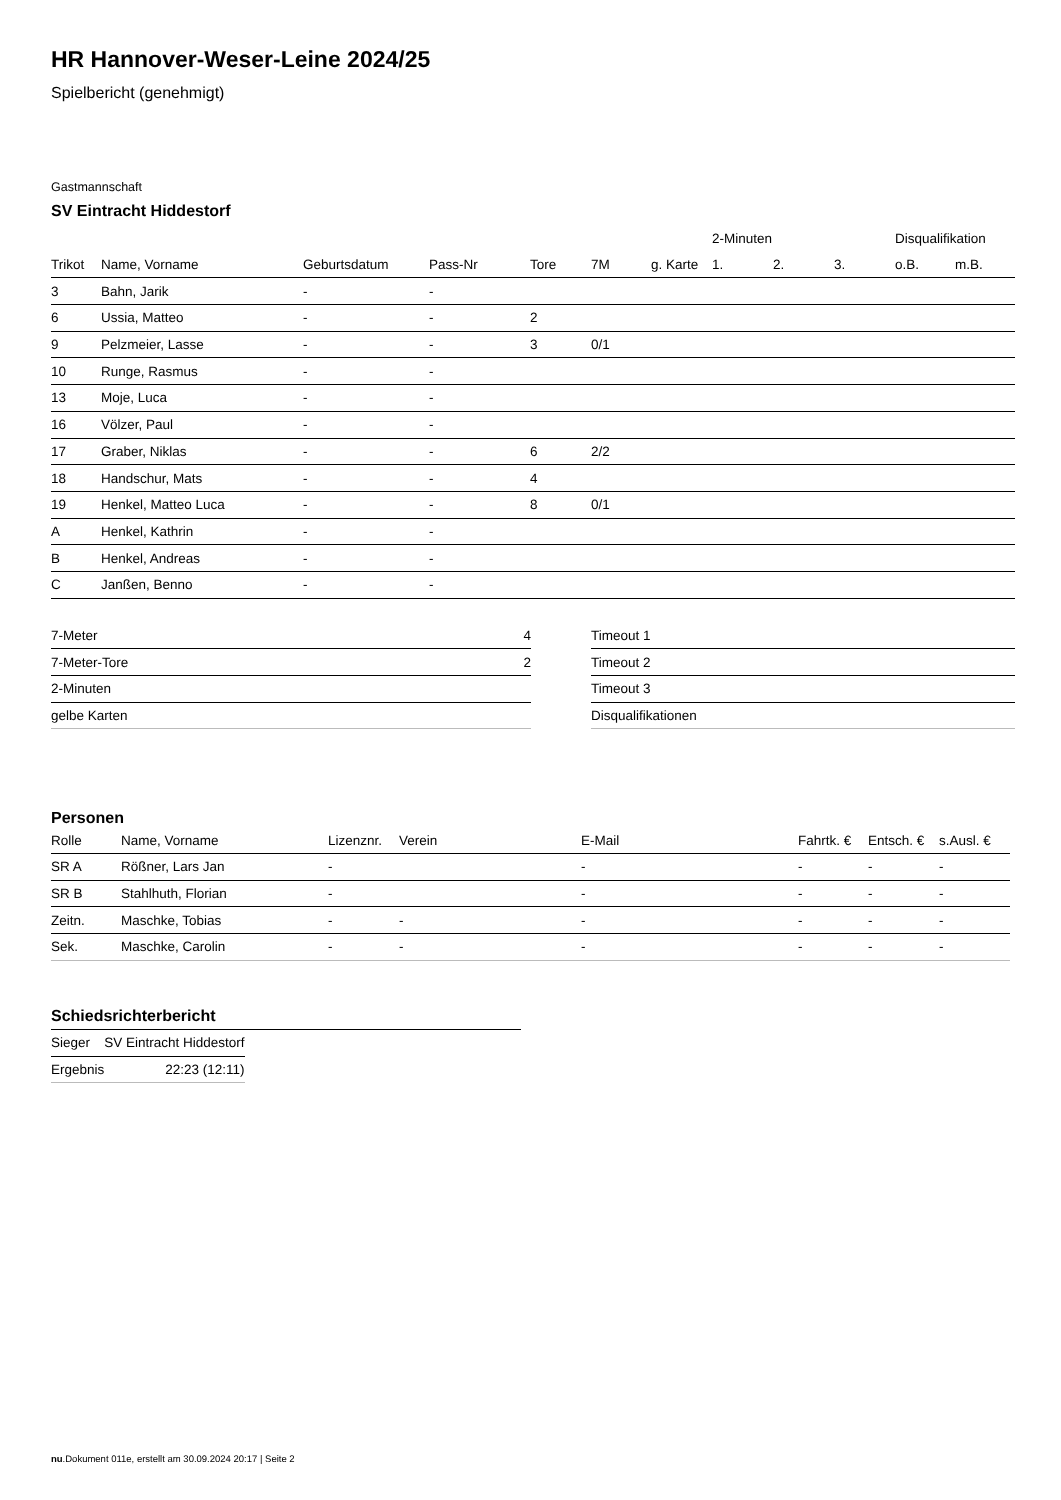HR Hannover-Weser-Leine 2024/25
Spielbericht (genehmigt)
Gastmannschaft
SV Eintracht Hiddestorf
| | | | | | | | 2-Minuten | | | Disqualifikation | |
| --- | --- | --- | --- | --- | --- | --- | --- | --- | --- | --- | --- |
| Trikot | Name, Vorname | Geburtsdatum | Pass-Nr | Tore | 7M | g. Karte | 1. | 2. | 3. | o.B. | m.B. |
| 3 | Bahn, Jarik | - | - | | | | | | | | |
| 6 | Ussia, Matteo | - | - | 2 | | | | | | | |
| 9 | Pelzmeier, Lasse | - | - | 3 | 0/1 | | | | | | |
| 10 | Runge, Rasmus | - | - | | | | | | | | |
| 13 | Moje, Luca | - | - | | | | | | | | |
| 16 | Völzer, Paul | - | - | | | | | | | | |
| 17 | Graber, Niklas | - | - | 6 | 2/2 | | | | | | |
| 18 | Handschur, Mats | - | - | 4 | | | | | | | |
| 19 | Henkel, Matteo Luca | - | - | 8 | 0/1 | | | | | | |
| A | Henkel, Kathrin | - | - | | | | | | | | |
| B | Henkel, Andreas | - | - | | | | | | | | |
| C | Janßen, Benno | - | - | | | | | | | | |
| 7-Meter | 4 |
| 7-Meter-Tore | 2 |
| 2-Minuten | |
| gelbe Karten | |
| Timeout 1 |
| Timeout 2 |
| Timeout 3 |
| Disqualifikationen |
Personen
| Rolle | Name, Vorname | Lizenznr. | Verein | E-Mail | Fahrtk. € | Entsch. € | s.Ausl. € |
| --- | --- | --- | --- | --- | --- | --- | --- |
| SR A | Rößner, Lars Jan | - | | - | - | - | - |
| SR B | Stahlhuth, Florian | - | | - | - | - | - |
| Zeitn. | Maschke, Tobias | - | - | - | - | - | - |
| Sek. | Maschke, Carolin | - | - | - | - | - | - |
Schiedsrichterbericht
| Sieger | SV Eintracht Hiddestorf |
| Ergebnis | 22:23 (12:11) |
nu.Dokument 011e, erstellt am 30.09.2024 20:17 | Seite 2